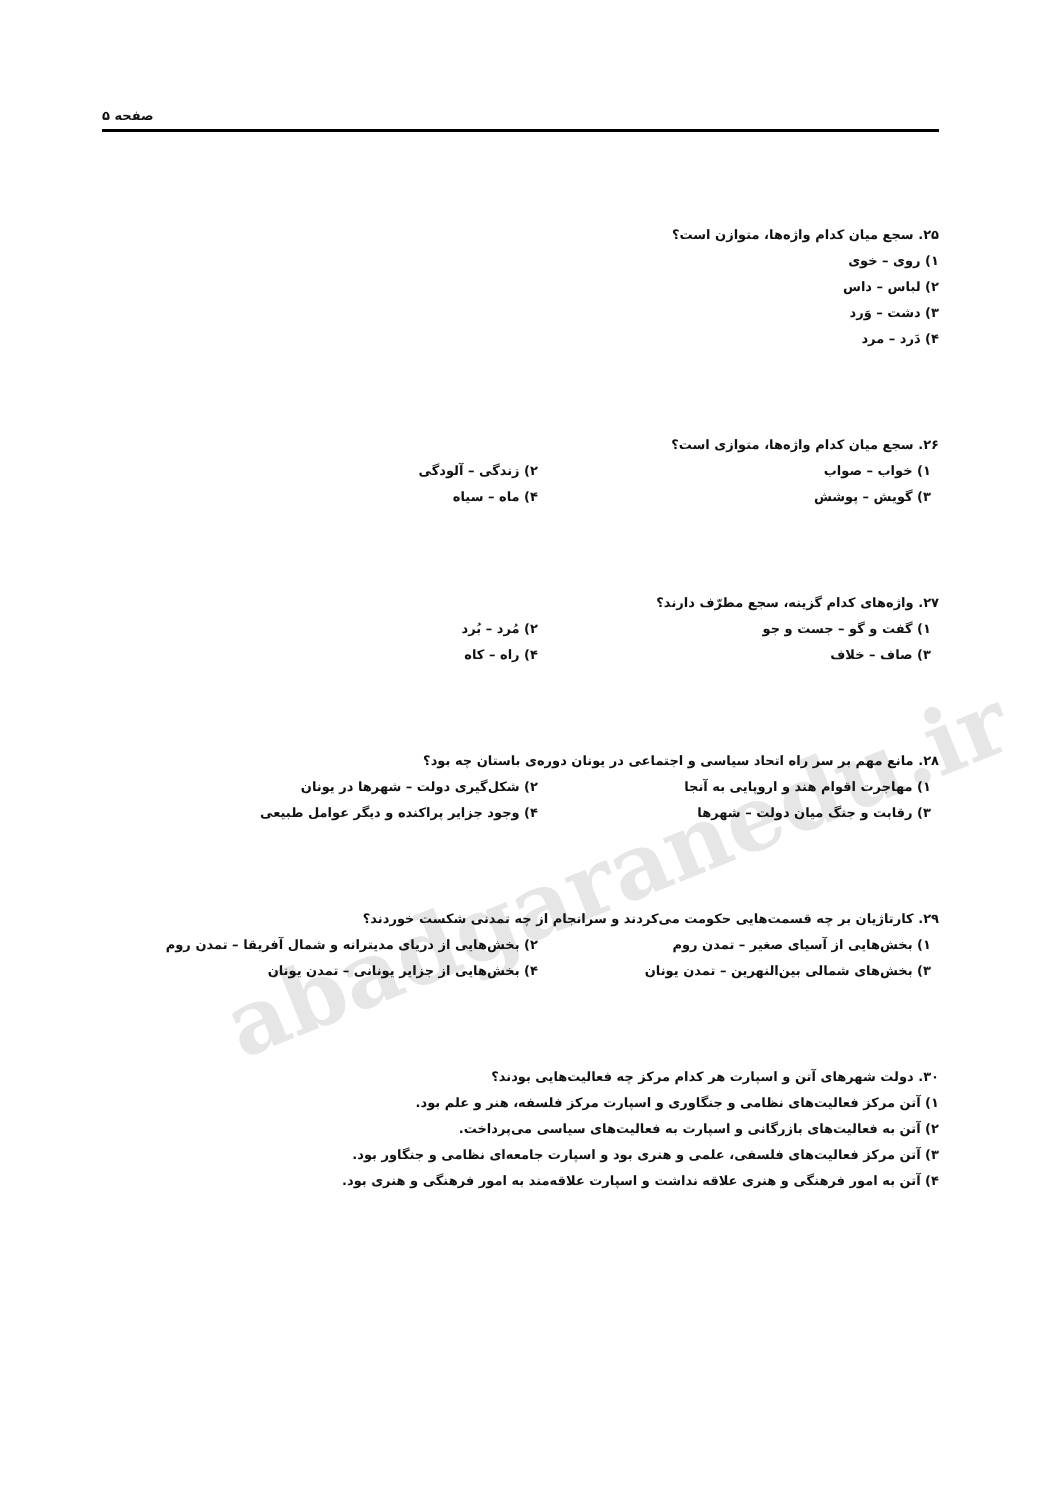abadgaranedu.ir
صفحه ۵
۲۵. سجع میان کدام واژه‌ها، متوازن است؟
۱) روی – خوی
۲) لباس – داس
۳) دشت – وَرد
۴) دَرد – مرد
۲۶. سجع میان کدام واژه‌ها، متوازی است؟
۱) خواب – صواب ۲) زندگی – آلودگی
۳) گویش – پوشش ۴) ماه – سیاه
۲۷. واژه‌های کدام گزینه، سجع مطرّف دارند؟
۱) گفت و گو – جست و جو ۲) مُرد – بُرد
۳) صاف – خلاف ۴) راه – کاه
۲۸. مانع مهم بر سر راه اتحاد سیاسی و اجتماعی در یونان دوره‌ی باستان چه بود؟
۱) مهاجرت اقوام هند و اروپایی به آنجا ۲) شکل‌گیری دولت – شهرها در یونان
۳) رقابت و جنگ میان دولت – شهرها ۴) وجود جزایر پراکنده و دیگر عوامل طبیعی
۲۹. کارتاژیان بر چه قسمت‌هایی حکومت می‌کردند و سرانجام از چه تمدنی شکست خوردند؟
۱) بخش‌هایی از آسیای صغیر – تمدن روم ۲) بخش‌هایی از دریای مدیترانه و شمال آفریقا – تمدن روم
۳) بخش‌های شمالی بین‌النهرین – تمدن یونان ۴) بخش‌هایی از جزایر یونانی – تمدن یونان
۳۰. دولت شهرهای آتن و اسپارت هر کدام مرکز چه فعالیت‌هایی بودند؟
۱) آتن مرکز فعالیت‌های نظامی و جنگاوری و اسپارت مرکز فلسفه، هنر و علم بود.
۲) آتن به فعالیت‌های بازرگانی و اسپارت به فعالیت‌های سیاسی می‌پرداخت.
۳) آتن مرکز فعالیت‌های فلسفی، علمی و هنری بود و اسپارت جامعه‌ای نظامی و جنگاور بود.
۴) آتن به امور فرهنگی و هنری علاقه نداشت و اسپارت علاقه‌مند به امور فرهنگی و هنری بود.